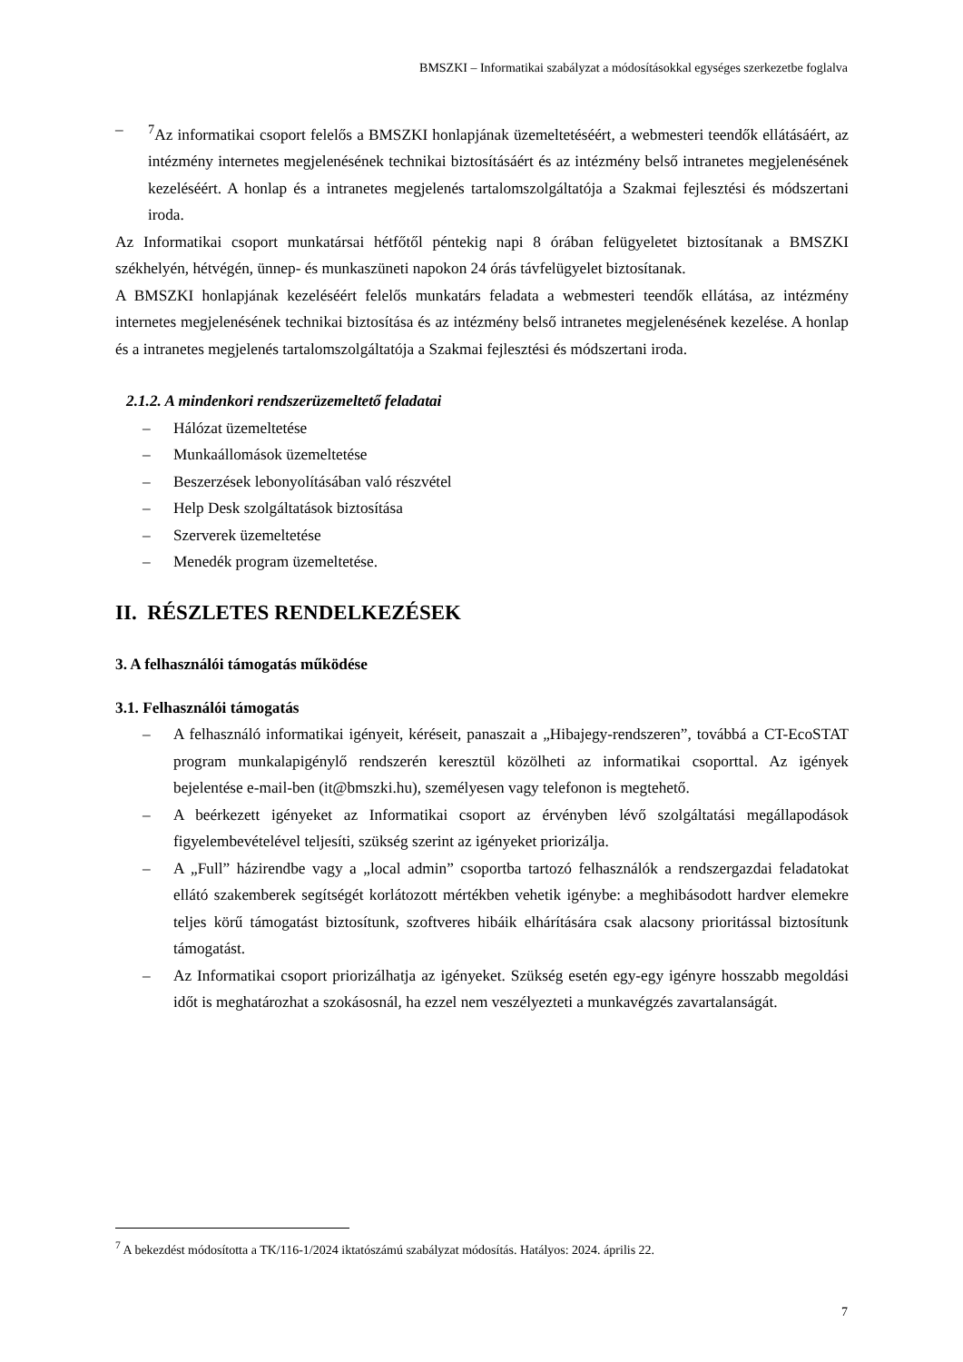BMSZKI – Informatikai szabályzat a módosításokkal egységes szerkezetbe foglalva
– <sup>7</sup> Az informatikai csoport felelős a BMSZKI honlapjának üzemeltetéséért, a webmesteri teendők ellátásáért, az intézmény internetes megjelenésének technikai biztosításáért és az intézmény belső intranetes megjelenésének kezeléséért. A honlap és a intranetes megjelenés tartalomszolgáltatója a Szakmai fejlesztési és módszertani iroda.
Az Informatikai csoport munkatársai hétfőtől péntekig napi 8 órában felügyeletet biztosítanak a BMSZKI székhelyén, hétvégén, ünnep- és munkaszüneti napokon 24 órás távfelügyelet biztosítanak.
A BMSZKI honlapjának kezeléséért felelős munkatárs feladata a webmesteri teendők ellátása, az intézmény internetes megjelenésének technikai biztosítása és az intézmény belső intranetes megjelenésének kezelése. A honlap és a intranetes megjelenés tartalomszolgáltatója a Szakmai fejlesztési és módszertani iroda.
2.1.2. A mindenkori rendszerüzemeltető feladatai
– Hálózat üzemeltetése
– Munkaállomások üzemeltetése
– Beszerzések lebonyolításában való részvétel
– Help Desk szolgáltatások biztosítása
– Szerverek üzemeltetése
– Menedék program üzemeltetése.
II. RÉSZLETES RENDELKEZÉSEK
3. A felhasználói támogatás működése
3.1. Felhasználói támogatás
– A felhasználó informatikai igényeit, kéréseit, panaszait a „Hibajegy-rendszeren”, továbbá a CT-EcoSTAT program munkalapigénylő rendszerén keresztül közölheti az informatikai csoporttal. Az igények bejelentése e-mail-ben (it@bmszki.hu), személyesen vagy telefonon is megtehető.
– A beérkezett igényeket az Informatikai csoport az érvényben lévő szolgáltatási megállapodások figyelembevételével teljesíti, szükség szerint az igényeket priorizálja.
– A „Full” házirendbe vagy a „local admin” csoportba tartozó felhasználók a rendszergazdai feladatokat ellátó szakemberek segítségét korlátozott mértékben vehetik igénybe: a meghibásodott hardver elemekre teljes körű támogatást biztosítunk, szoftveres hibáik elhárítására csak alacsony prioritással biztosítunk támogatást.
– Az Informatikai csoport priorizálhatja az igényeket. Szükség esetén egy-egy igényre hosszabb megoldási időt is meghatározhat a szokásosnál, ha ezzel nem veszélyezteti a munkavégzés zavartalanságát.
<sup>7</sup> A bekezdést módosította a TK/116-1/2024 iktatószámú szabályzat módosítás. Hatályos: 2024. április 22.
7